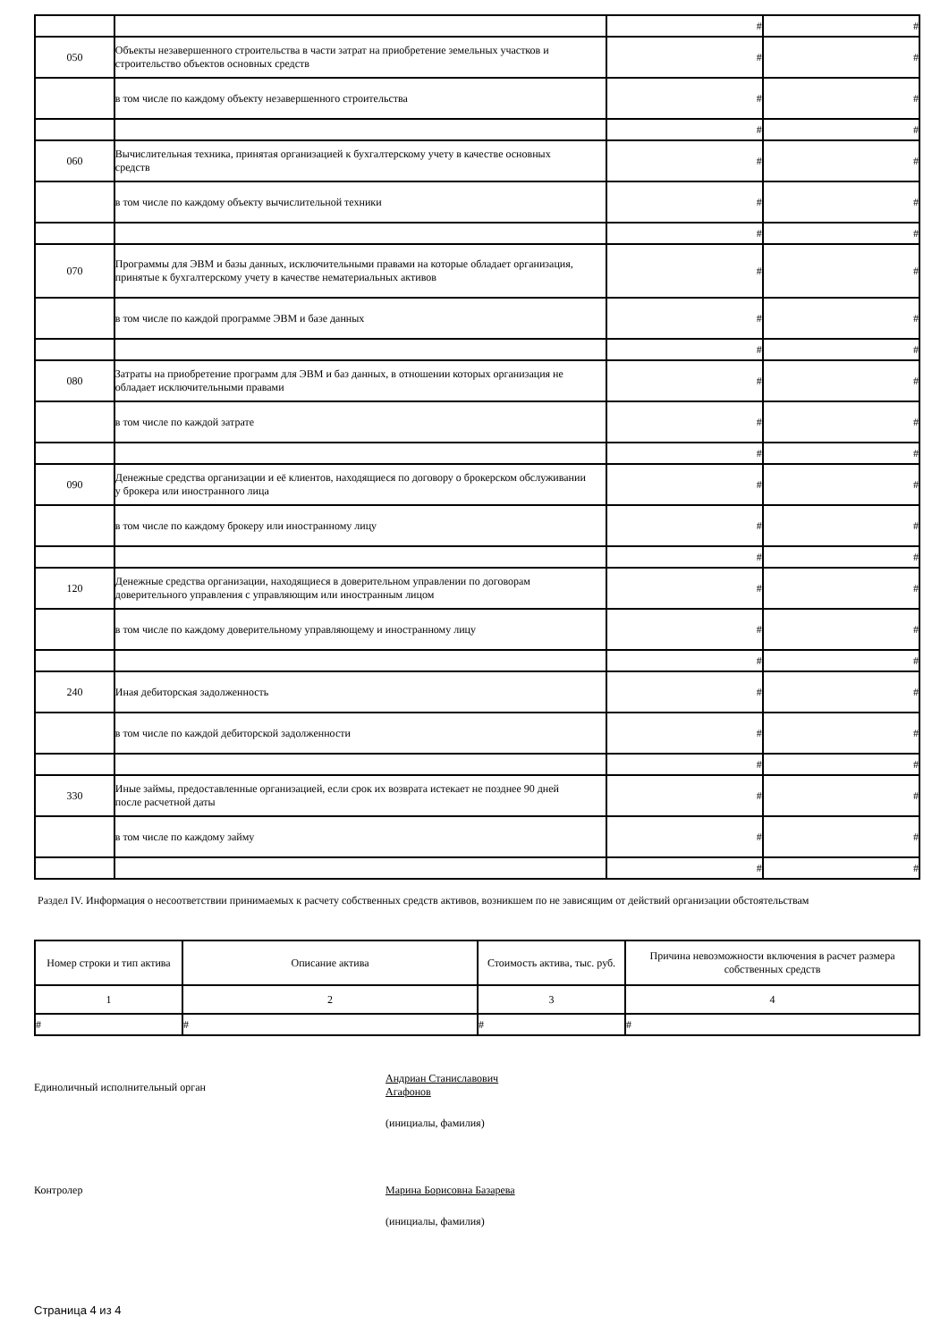| | | # | # |
| 050 | Объекты незавершенного строительства в части затрат на приобретение земельных участков и строительство объектов основных средств | # | # |
| | в том числе по каждому объекту незавершенного строительства | # | # |
| | | # | # |
| 060 | Вычислительная техника, принятая организацией к бухгалтерскому учету в качестве основных средств | # | # |
| | в том числе по каждому объекту вычислительной техники | # | # |
| | | # | # |
| 070 | Программы для ЭВМ и базы данных, исключительными правами на которые обладает организация, принятые к бухгалтерскому учету в качестве нематериальных активов | # | # |
| | в том числе по каждой программе ЭВМ и базе данных | # | # |
| | | # | # |
| 080 | Затраты на приобретение программ для ЭВМ и баз данных, в отношении которых организация не обладает исключительными правами | # | # |
| | в том числе по каждой затрате | # | # |
| | | # | # |
| 090 | Денежные средства организации и её клиентов, находящиеся по договору о брокерском обслуживании у брокера или иностранного лица | # | # |
| | в том числе по каждому брокеру или иностранному лицу | # | # |
| | | # | # |
| 120 | Денежные средства организации, находящиеся в доверительном управлении по договорам доверительного управления с управляющим или иностранным лицом | # | # |
| | в том числе по каждому доверительному управляющему и иностранному лицу | # | # |
| | | # | # |
| 240 | Иная дебиторская задолженность | # | # |
| | в том числе по каждой дебиторской задолженности | # | # |
| | | # | # |
| 330 | Иные займы, предоставленные организацией, если срок их возврата истекает не позднее 90 дней после расчетной даты | # | # |
| | в том числе по каждому займу | # | # |
| | | # | # |
Раздел IV. Информация о несоответствии принимаемых к расчету собственных средств активов, возникшем по не зависящим от действий организации обстоятельствам
| Номер строки и тип актива | Описание актива | Стоимость актива, тыс. руб. | Причина невозможности включения в расчет размера собственных средств |
| --- | --- | --- | --- |
| 1 | 2 | 3 | 4 |
| # | # | # | # |
Единоличный исполнительный орган
Андриан Станиславович
Агафонов
(инициалы, фамилия)
Контролер Марина Борисовна Базарева
(инициалы, фамилия)
Страница 4 из 4